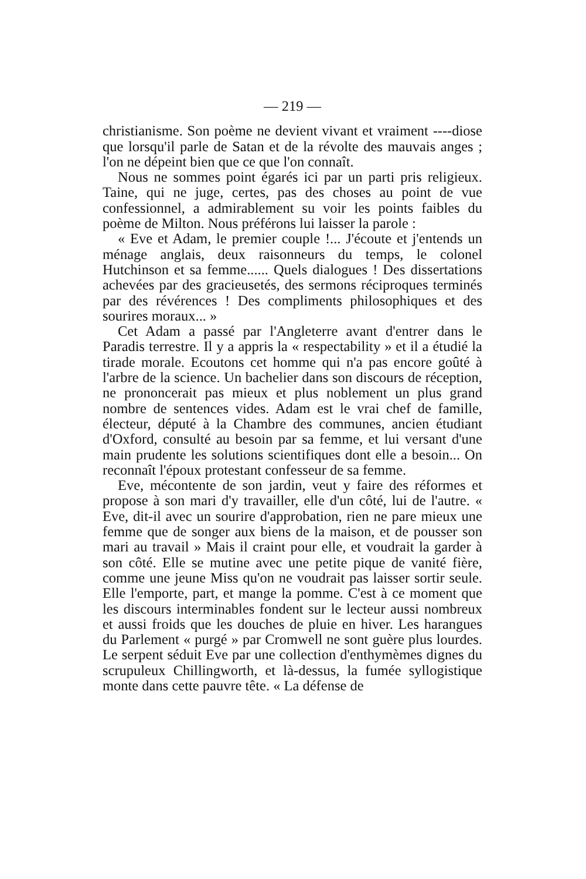— 219 —
christianisme. Son poème ne devient vivant et vraiment ----diose que lorsqu'il parle de Satan et de la révolte des mauvais anges ; l'on ne dépeint bien que ce que l'on connaît.
Nous ne sommes point égarés ici par un parti pris religieux. Taine, qui ne juge, certes, pas des choses au point de vue confessionnel, a admirablement su voir les points faibles du poème de Milton. Nous préférons lui laisser la parole :
« Eve et Adam, le premier couple !... J'écoute et j'entends un ménage anglais, deux raisonneurs du temps, le colonel Hutchinson et sa femme...... Quels dialogues ! Des dissertations achevées par des gracieusetés, des sermons réciproques terminés par des révérences ! Des compliments philosophiques et des sourires moraux... »
Cet Adam a passé par l'Angleterre avant d'entrer dans le Paradis terrestre. Il y a appris la « respectability » et il a étudié la tirade morale. Ecoutons cet homme qui n'a pas encore goûté à l'arbre de la science. Un bachelier dans son discours de réception, ne prononcerait pas mieux et plus noblement un plus grand nombre de sentences vides. Adam est le vrai chef de famille, électeur, député à la Chambre des communes, ancien étudiant d'Oxford, consulté au besoin par sa femme, et lui versant d'une main prudente les solutions scientifiques dont elle a besoin... On reconnaît l'époux protestant confesseur de sa femme.
Eve, mécontente de son jardin, veut y faire des réformes et propose à son mari d'y travailler, elle d'un côté, lui de l'autre. « Eve, dit-il avec un sourire d'approbation, rien ne pare mieux une femme que de songer aux biens de la maison, et de pousser son mari au travail » Mais il craint pour elle, et voudrait la garder à son côté. Elle se mutine avec une petite pique de vanité fière, comme une jeune Miss qu'on ne voudrait pas laisser sortir seule. Elle l'emporte, part, et mange la pomme. C'est à ce moment que les discours interminables fondent sur le lecteur aussi nombreux et aussi froids que les douches de pluie en hiver. Les harangues du Parlement « purgé » par Cromwell ne sont guère plus lourdes. Le serpent séduit Eve par une collection d'enthymèmes dignes du scrupuleux Chillingworth, et là-dessus, la fumée syllogistique monte dans cette pauvre tête. « La défense de